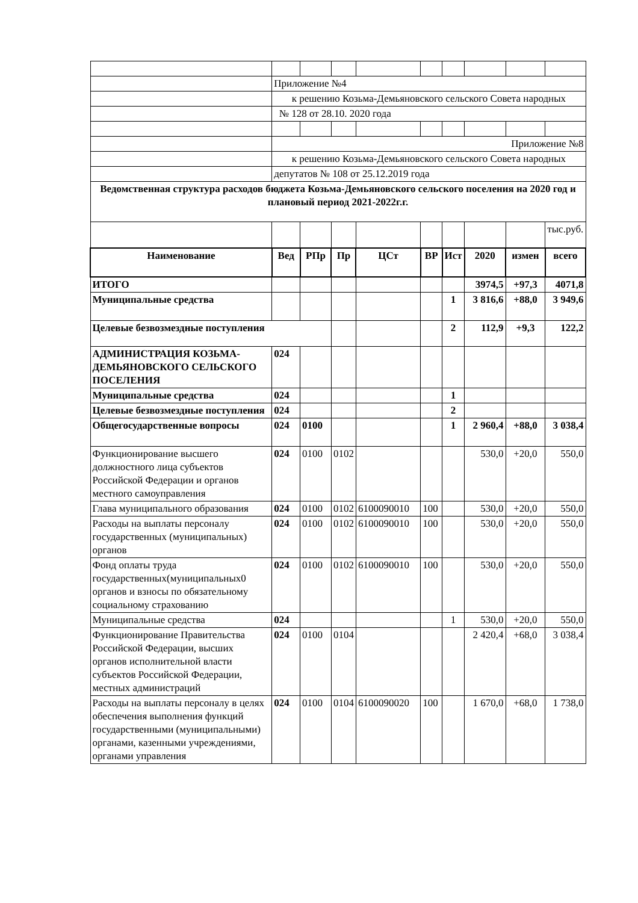| | Приложение №4 | | | | | | | | |
| | к решению Козьма-Демьяновского сельского Совета народных | | | | | | | | |
| | № 128 от 28.10. 2020 года | | | | | | | | |
| | Приложение №8 | | | | | | | | |
| | к решению Козьма-Демьяновского сельского Совета народных | | | | | | | | |
| | депутатов № 108 от 25.12.2019 года | | | | | | | | |
| Ведомственная структура расходов бюджета Козьма-Демьяновского сельского поселения на 2020 год и плановый период 2021-2022г.г. | | | | | | | | | |
| | | | | | | | | | тыс.руб. |
| Наименование | Вед | РПр | Пр | ЦСт | ВР | Ист | 2020 | измен | всего |
| ИТОГО | | | | | | | 3974,5 | +97,3 | 4071,8 |
| Муниципальные средства | | | | | | 1 | 3 816,6 | +88,0 | 3 949,6 |
| Целевые безвозмездные поступления | | | | | | 2 | 112,9 | +9,3 | 122,2 |
| АДМИНИСТРАЦИЯ КОЗЬМА-ДЕМЬЯНОВСКОГО СЕЛЬСКОГО ПОСЕЛЕНИЯ | 024 | | | | | | | | |
| Муниципальные средства | 024 | | | | | 1 | | | |
| Целевые безвозмездные поступления | 024 | | | | | 2 | | | |
| Общегосударственные вопросы | 024 | 0100 | | | | 1 | 2 960,4 | +88,0 | 3 038,4 |
| Функционирование высшего должностного лица субъектов Российской Федерации и органов местного самоуправления | 024 | 0100 | 0102 | | | | 530,0 | +20,0 | 550,0 |
| Глава муниципального образования | 024 | 0100 | 0102 | 6100090010 | 100 | | 530,0 | +20,0 | 550,0 |
| Расходы на выплаты персоналу государственных (муниципальных) органов | 024 | 0100 | 0102 | 6100090010 | 100 | | 530,0 | +20,0 | 550,0 |
| Фонд оплаты труда государственных(муниципальных0 органов и взносы по обязательному социальному страхованию | 024 | 0100 | 0102 | 6100090010 | 100 | | 530,0 | +20,0 | 550,0 |
| Муниципальные средства | 024 | | | | | 1 | 530,0 | +20,0 | 550,0 |
| Функционирование Правительства Российской Федерации, высших органов исполнительной власти субъектов Российской Федерации, местных администраций | 024 | 0100 | 0104 | | | | 2 420,4 | +68,0 | 3 038,4 |
| Расходы на выплаты персоналу в целях обеспечения выполнения функций государственными (муниципальными) органами, казенными учреждениями, органами управления | 024 | 0100 | 0104 | 6100090020 | 100 | | 1 670,0 | +68,0 | 1 738,0 |